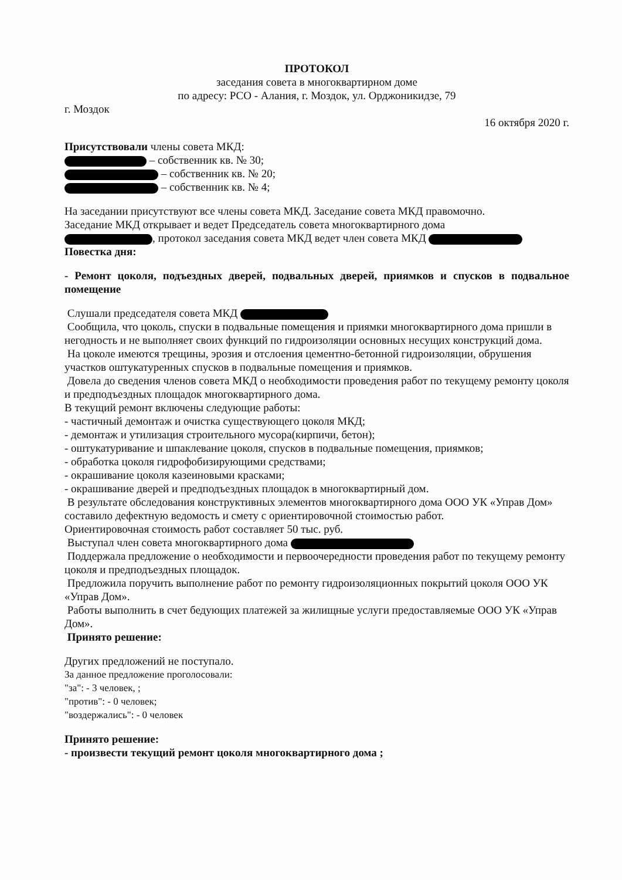ПРОТОКОЛ
заседания совета в многоквартирном доме
по адресу: РСО - Алания, г. Моздок, ул. Орджоникидзе, 79
г. Моздок
16 октября 2020 г.
Присутствовали члены совета МКД:
– собственник кв. № 30;
– собственник кв. № 20;
– собственник кв. № 4;
На заседании присутствуют все члены совета МКД. Заседание совета МКД правомочно.
Заседание МКД открывает и ведет Председатель совета многоквартирного дома
, протокол заседания совета МКД ведет член совета МКД
Повестка дня:
- Ремонт цоколя, подъездных дверей, подвальных дверей, приямков и спусков в подвальное помещение
Слушали председателя совета МКД
Сообщила, что цоколь, спуски в подвальные помещения и приямки многоквартирного дома пришли в негодность и не выполняет своих функций по гидроизоляции основных несущих конструкций дома.
На цоколе имеются трещины, эрозия и отслоения цементно-бетонной гидроизоляции, обрушения участков оштукатуренных спусков в подвальные помещения и приямков.
Довела до сведения членов совета МКД о необходимости проведения работ по текущему ремонту цоколя и предподъездных площадок многоквартирного дома.
В текущий ремонт включены следующие работы:
- частичный демонтаж и очистка существующего цоколя МКД;
- демонтаж и утилизация строительного мусора(кирпичи, бетон);
- оштукатуривание и шпаклевание цоколя, спусков в подвальные помещения, приямков;
- обработка цоколя гидрофобизирующими средствами;
- окрашивание цоколя казеиновыми красками;
- окрашивание дверей и предподъездных площадок в многоквартирный дом.
В результате обследования конструктивных элементов многоквартирного дома ООО УК «Управ Дом» составило дефектную ведомость и смету с ориентировочной стоимостью работ.
Ориентировочная стоимость работ составляет 50 тыс. руб.
Выступал член совета многоквартирного дома
Поддержала предложение о необходимости и первоочередности проведения работ по текущему ремонту цоколя и предподъездных площадок.
Предложила поручить выполнение работ по ремонту гидроизоляционных покрытий цоколя ООО УК «Управ Дом».
Работы выполнить в счет бедующих платежей за жилищные услуги предоставляемые ООО УК «Управ Дом».
Принято решение:
Других предложений не поступало.
За данное предложение проголосовали:
"за": - 3 человек, ;
"против": - 0 человек;
"воздержались": - 0 человек
Принято решение:
- произвести текущий ремонт цоколя многоквартирного дома ;